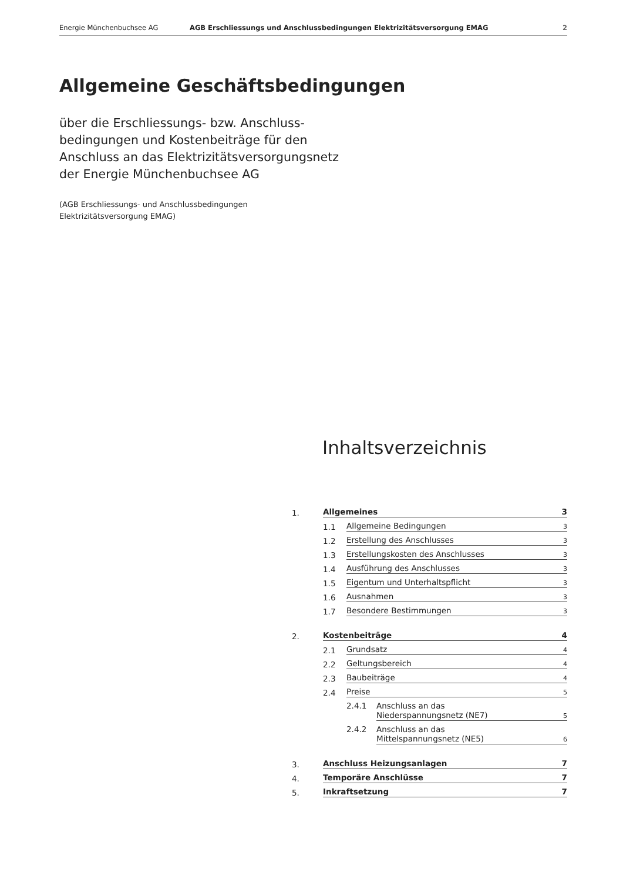Energie Münchenbuchsee AG AGB Erschliessungs und Anschlussbedingungen Elektrizitätsversorgung EMAG 2
Allgemeine Geschäftsbedingungen
über die Erschliessungs- bzw. Anschluss-
bedingungen und Kostenbeiträge für den
Anschluss an das Elektrizitätsversorgungsnetz
der Energie Münchenbuchsee AG
(AGB Erschliessungs- und Anschlussbedingungen
Elektrizitätsversorgung EMAG)
Inhaltsverzeichnis
1. Allgemeines 3
1.1 Allgemeine Bedingungen 3
1.2 Erstellung des Anschlusses 3
1.3 Erstellungskosten des Anschlusses 3
1.4 Ausführung des Anschlusses 3
1.5 Eigentum und Unterhaltspflicht 3
1.6 Ausnahmen 3
1.7 Besondere Bestimmungen 3
2. Kostenbeiträge 4
2.1 Grundsatz 4
2.2 Geltungsbereich 4
2.3 Baubeiträge 4
2.4 Preise 5
2.4.1 Anschluss an das
Niederspannungsnetz (NE7) 5
2.4.2 Anschluss an das
Mittelspannungsnetz (NE5) 6
3. Anschluss Heizungsanlagen 7
4. Temporäre Anschlüsse 7
5. Inkraftsetzung 7